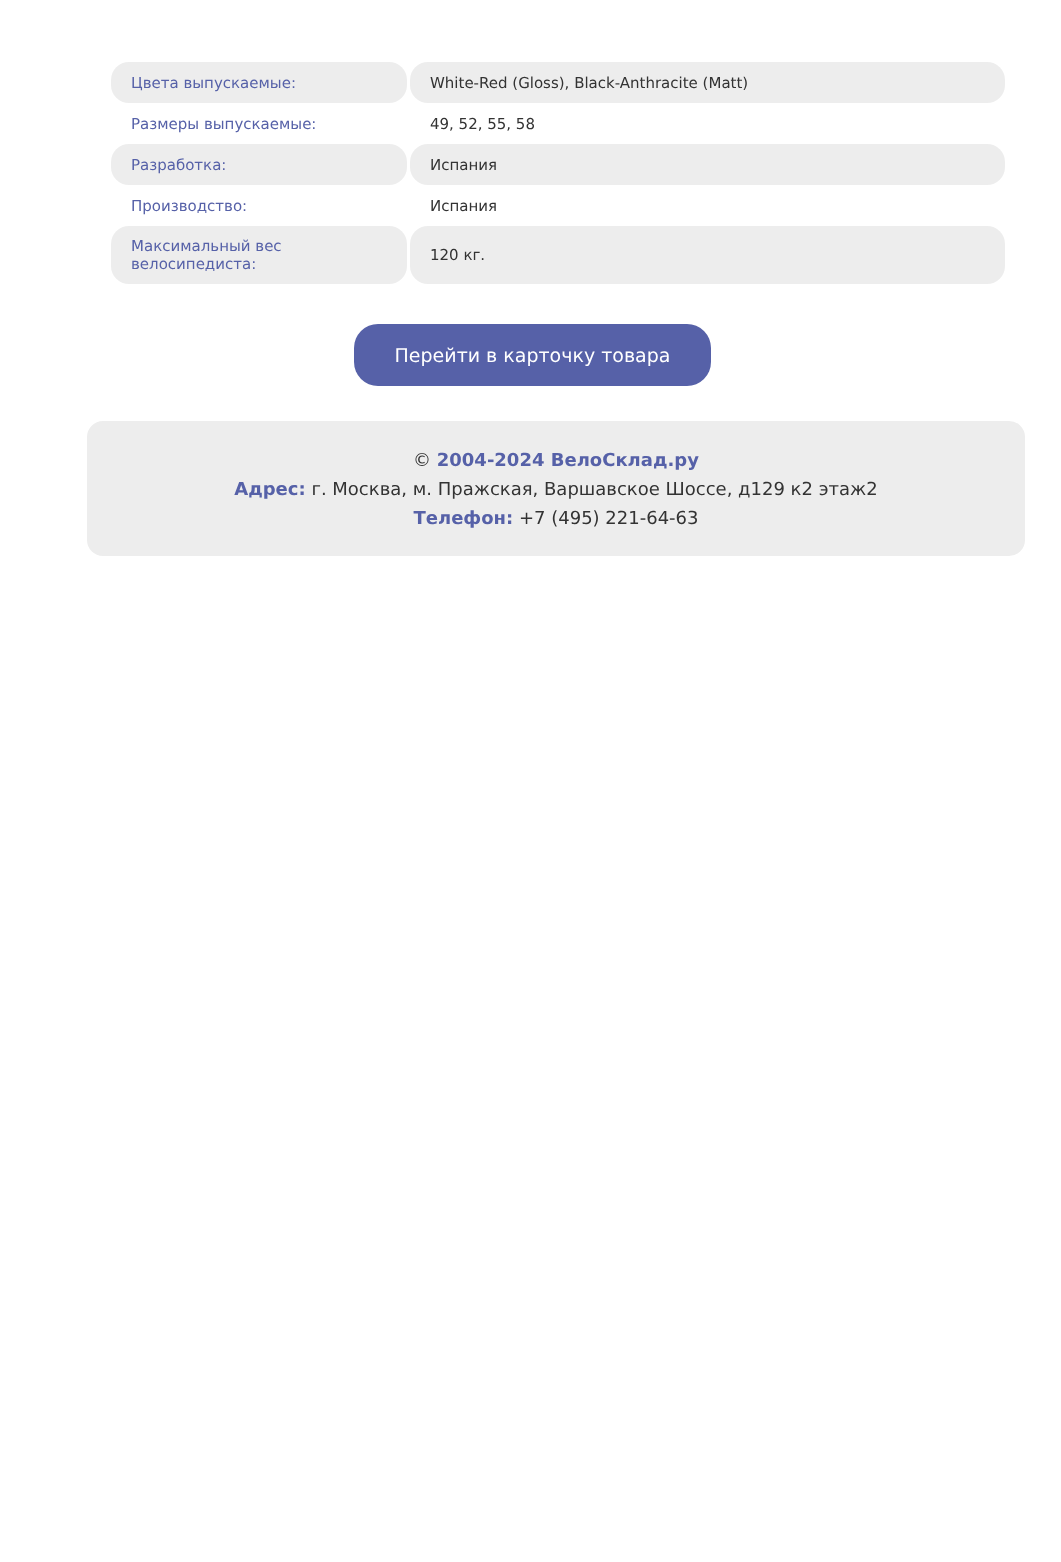| Цвета выпускаемые: | White-Red (Gloss), Black-Anthracite (Matt) |
| Размеры выпускаемые: | 49, 52, 55, 58 |
| Разработка: | Испания |
| Производство: | Испания |
| Максимальный вес велосипедиста: | 120 кг. |
Перейти в карточку товара
© 2004-2024 ВелоСклад.ру
Адрес: г. Москва, м. Пражская, Варшавское Шоссе, д129 к2 этаж2
Телефон: +7 (495) 221-64-63